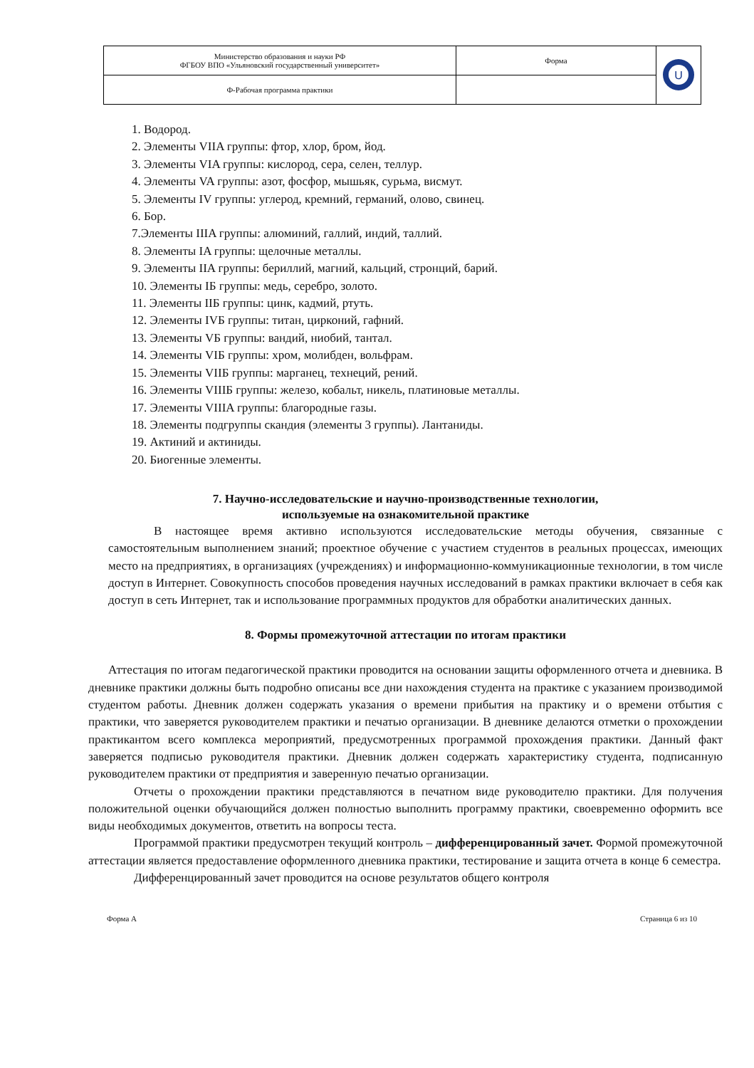| Министерство образования и науки РФ ФГБОУ ВПО «Ульяновский государственный университет» | Форма | U |
| Ф-Рабочая программа практики | | |
1. Водород.
2. Элементы VIIA группы: фтор, хлор, бром, йод.
3. Элементы VIA группы: кислород, сера, селен, теллур.
4. Элементы VA группы: азот, фосфор, мышьяк, сурьма, висмут.
5. Элементы IV группы: углерод, кремний, германий, олово, свинец.
6. Бор.
7.Элементы IIIA группы: алюминий, галлий, индий, таллий.
8. Элементы IA группы: щелочные металлы.
9. Элементы IIA группы: бериллий, магний, кальций, стронций, барий.
10. Элементы IБ группы: медь, серебро, золото.
11. Элементы IIБ группы: цинк, кадмий, ртуть.
12. Элементы IVБ группы: титан, цирконий, гафний.
13. Элементы VБ группы: вандий, ниобий, тантал.
14. Элементы VIБ группы: хром, молибден, вольфрам.
15. Элементы VIIБ группы: марганец, технеций, рений.
16. Элементы VIIIБ группы: железо, кобальт, никель, платиновые металлы.
17. Элементы VIIIA группы: благородные газы.
18. Элементы подгруппы скандия (элементы 3 группы). Лантаниды.
19. Актиний и актиниды.
20. Биогенные элементы.
7. Научно-исследовательские и научно-производственные технологии,
используемые на ознакомительной практике
В настоящее время активно используются исследовательские методы обучения, связанные с самостоятельным выполнением знаний; проектное обучение с участием студентов в реальных процессах, имеющих место на предприятиях, в организациях (учреждениях) и информационно-коммуникационные технологии, в том числе доступ в Интернет. Совокупность способов проведения научных исследований в рамках практики включает в себя как доступ в сеть Интернет, так и использование программных продуктов для обработки аналитических данных.
8. Формы промежуточной аттестации по итогам практики
Аттестация по итогам педагогической практики проводится на основании защиты оформленного отчета и дневника. В дневнике практики должны быть подробно описаны все дни нахождения студента на практике с указанием производимой студентом работы. Дневник должен содержать указания о времени прибытия на практику и о времени отбытия с практики, что заверяется руководителем практики и печатью организации. В дневнике делаются отметки о прохождении практикантом всего комплекса мероприятий, предусмотренных программой прохождения практики. Данный факт заверяется подписью руководителя практики. Дневник должен содержать характеристику студента, подписанную руководителем практики от предприятия и заверенную печатью организации.
Отчеты о прохождении практики представляются в печатном виде руководителю практики. Для получения положительной оценки обучающийся должен полностью выполнить программу практики, своевременно оформить все виды необходимых документов, ответить на вопросы теста.
Программой практики предусмотрен текущий контроль – дифференцированный зачет. Формой промежуточной аттестации является предоставление оформленного дневника практики, тестирование и защита отчета в конце 6 семестра.
Дифференцированный зачет проводится на основе результатов общего контроля
Форма А Страница 6 из 10